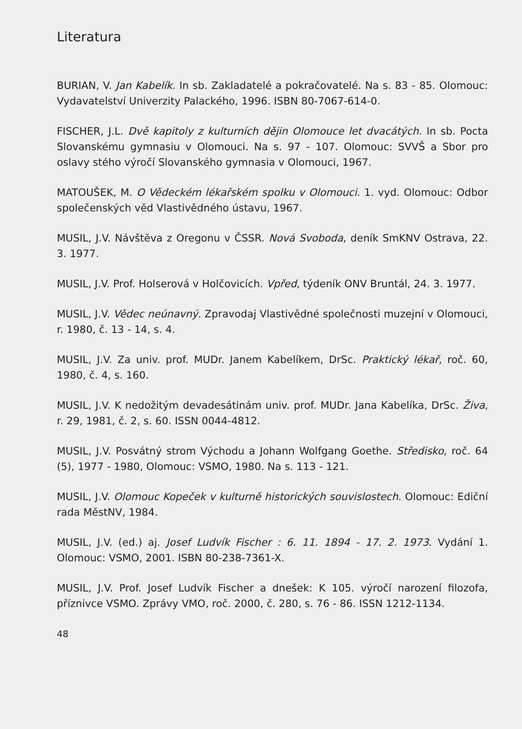Literatura
BURIAN, V. Jan Kabelík. In sb. Zakladatelé a pokračovatelé. Na s. 83 - 85. Olomouc: Vydavatelství Univerzity Palackého, 1996. ISBN 80-7067-614-0.
FISCHER, J.L. Dvě kapitoly z kulturních dějin Olomouce let dvacátých. In sb. Pocta Slovanskému gymnasiu v Olomouci. Na s. 97 - 107. Olomouc: SVVŠ a Sbor pro oslavy stého výročí Slovanského gymnasia v Olomouci, 1967.
MATOUŠEK, M. O Vědeckém lékařském spolku v Olomouci. 1. vyd. Olomouc: Odbor společenských věd Vlastivědného ústavu, 1967.
MUSIL, J.V. Návštěva z Oregonu v ČSSR. Nová Svoboda, deník SmKNV Ostrava, 22. 3. 1977.
MUSIL, J.V. Prof. Holserová v Holčovicích. Vpřed, týdeník ONV Bruntál, 24. 3. 1977.
MUSIL, J.V. Vědec neúnavný. Zpravodaj Vlastivědné společnosti muzejní v Olomouci, r. 1980, č. 13 - 14, s. 4.
MUSIL, J.V. Za univ. prof. MUDr. Janem Kabelíkem, DrSc. Praktický lékař, roč. 60, 1980, č. 4, s. 160.
MUSIL, J.V. K nedožitým devadesátinám univ. prof. MUDr. Jana Kabelíka, DrSc. Živa, r. 29, 1981, č. 2, s. 60. ISSN 0044-4812.
MUSIL, J.V. Posvátný strom Východu a Johann Wolfgang Goethe. Středisko, roč. 64 (5), 1977 - 1980, Olomouc: VSMO, 1980. Na s. 113 - 121.
MUSIL, J.V. Olomouc Kopeček v kulturně historických souvislostech. Olomouc: Ediční rada MěstNV, 1984.
MUSIL, J.V. (ed.) aj. Josef Ludvík Fischer : 6. 11. 1894 - 17. 2. 1973. Vydání 1. Olomouc: VSMO, 2001. ISBN 80-238-7361-X.
MUSIL, J.V. Prof. Josef Ludvík Fischer a dnešek: K 105. výročí narození filozofa, příznivce VSMO. Zprávy VMO, roč. 2000, č. 280, s. 76 - 86. ISSN 1212-1134.
48